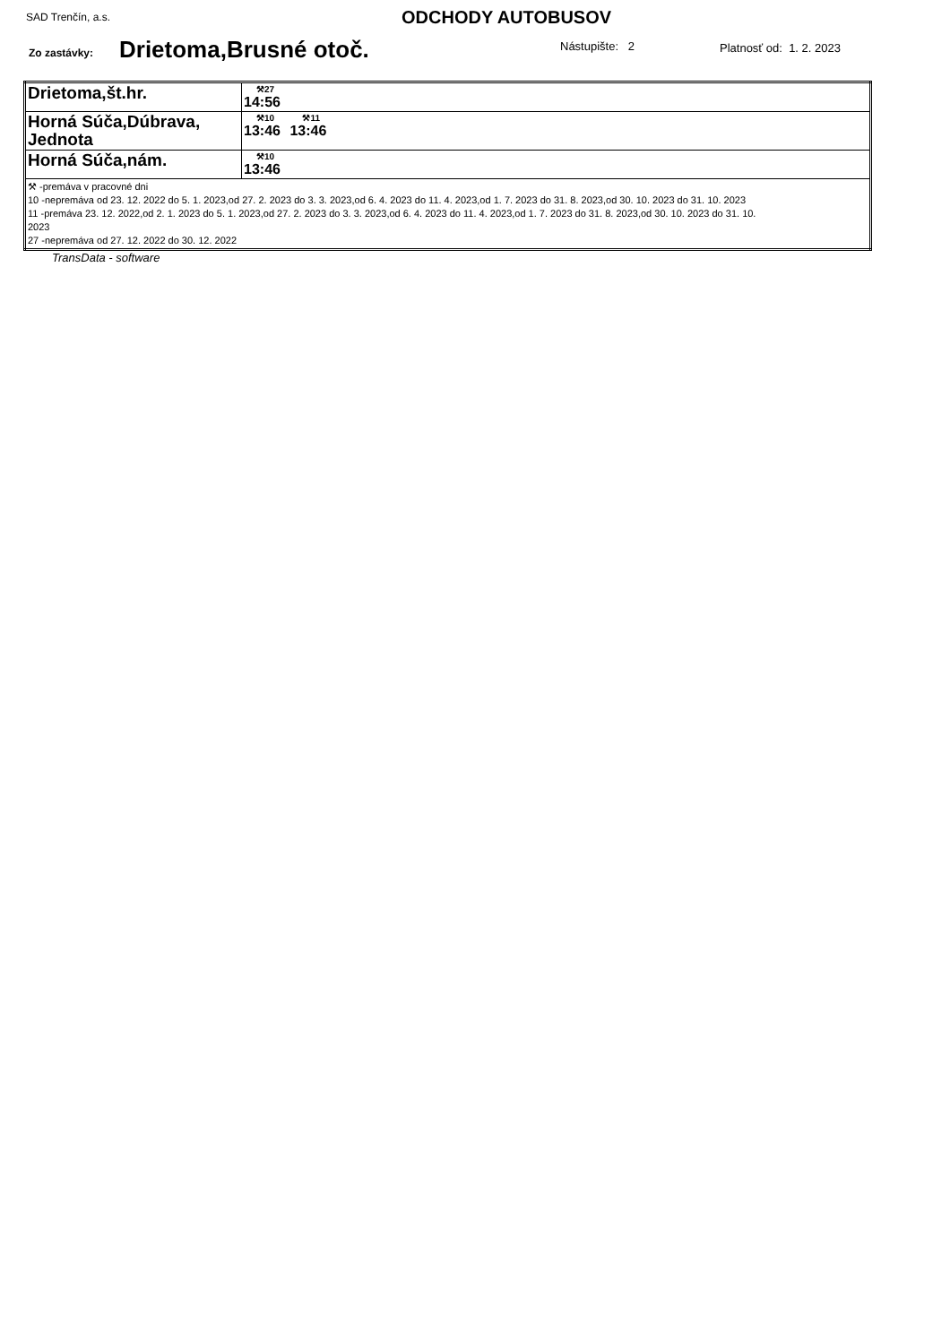SAD Trenčín, a.s. ODCHODY AUTOBUSOV
Zo zastávky: Drietoma,Brusné otoč. Nástupište: 2 Platnosť od: 1. 2. 2023
| Drietoma,št.hr. | ⚒27 14:56 |
| Horná Súča,Dúbrava, Jednota | ⚒10 13:46 ⚒11 13:46 |
| Horná Súča,nám. | ⚒10 13:46 |
| ⚒ -premáva v pracovné dni 10 -nepremáva od 23. 12. 2022 do 5. 1. 2023,od 27. 2. 2023 do 3. 3. 2023,od 6. 4. 2023 do 11. 4. 2023,od 1. 7. 2023 do 31. 8. 2023,od 30. 10. 2023 do 31. 10. 2023 11 -premáva 23. 12. 2022,od 2. 1. 2023 do 5. 1. 2023,od 27. 2. 2023 do 3. 3. 2023,od 6. 4. 2023 do 11. 4. 2023,od 1. 7. 2023 do 31. 8. 2023,od 30. 10. 2023 do 31. 10. 2023 27 -nepremáva od 27. 12. 2022 do 30. 12. 2022 | |
TransData - software